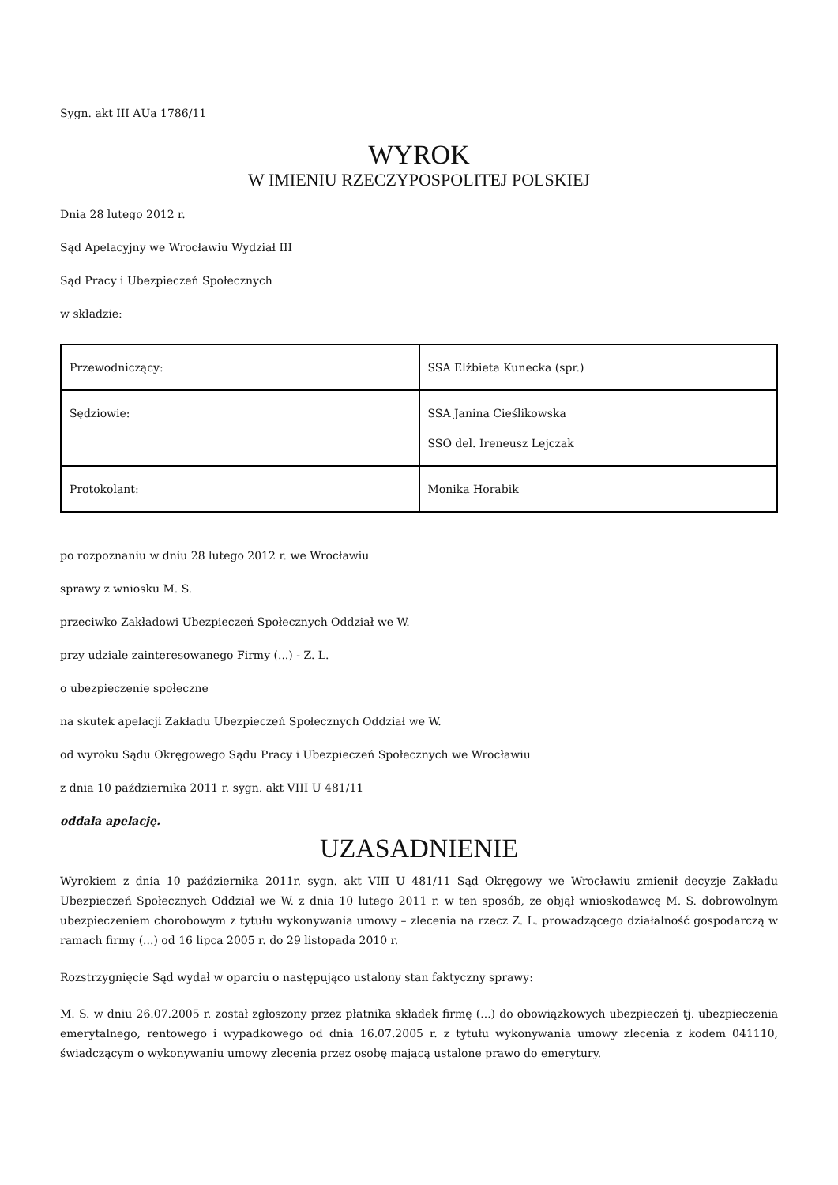Sygn. akt III AUa 1786/11
WYROK
W IMIENIU RZECZYPOSPOLITEJ POLSKIEJ
Dnia 28 lutego 2012 r.
Sąd Apelacyjny we Wrocławiu Wydział III
Sąd Pracy i Ubezpieczeń Społecznych
w składzie:
| Przewodniczący: | SSA Elżbieta Kunecka (spr.) |
| Sędziowie: | SSA Janina Cieślikowska SSO del. Ireneusz Lejczak |
| Protokolant: | Monika Horabik |
po rozpoznaniu w dniu 28 lutego 2012 r. we Wrocławiu
sprawy z wniosku M. S.
przeciwko Zakładowi Ubezpieczeń Społecznych Oddział we W.
przy udziale zainteresowanego Firmy (...) - Z. L.
o ubezpieczenie społeczne
na skutek apelacji Zakładu Ubezpieczeń Społecznych Oddział we W.
od wyroku Sądu Okręgowego Sądu Pracy i Ubezpieczeń Społecznych we Wrocławiu
z dnia 10 października 2011 r. sygn. akt VIII U 481/11
oddala apelację.
UZASADNIENIE
Wyrokiem z dnia 10 października 2011r. sygn. akt VIII U 481/11 Sąd Okręgowy we Wrocławiu zmienił decyzje Zakładu Ubezpieczeń Społecznych Oddział we W. z dnia 10 lutego 2011 r. w ten sposób, ze objął wnioskodawcę M. S. dobrowolnym ubezpieczeniem chorobowym z tytułu wykonywania umowy – zlecenia na rzecz Z. L. prowadzącego działalność gospodarczą w ramach firmy (...) od 16 lipca 2005 r. do 29 listopada 2010 r.
Rozstrzygnięcie Sąd wydał w oparciu o następująco ustalony stan faktyczny sprawy:
M. S. w dniu 26.07.2005 r. został zgłoszony przez płatnika składek firmę (...) do obowiązkowych ubezpieczeń tj. ubezpieczenia emerytalnego, rentowego i wypadkowego od dnia 16.07.2005 r. z tytułu wykonywania umowy zlecenia z kodem 041110, świadczącym o wykonywaniu umowy zlecenia przez osobę mającą ustalone prawo do emerytury.